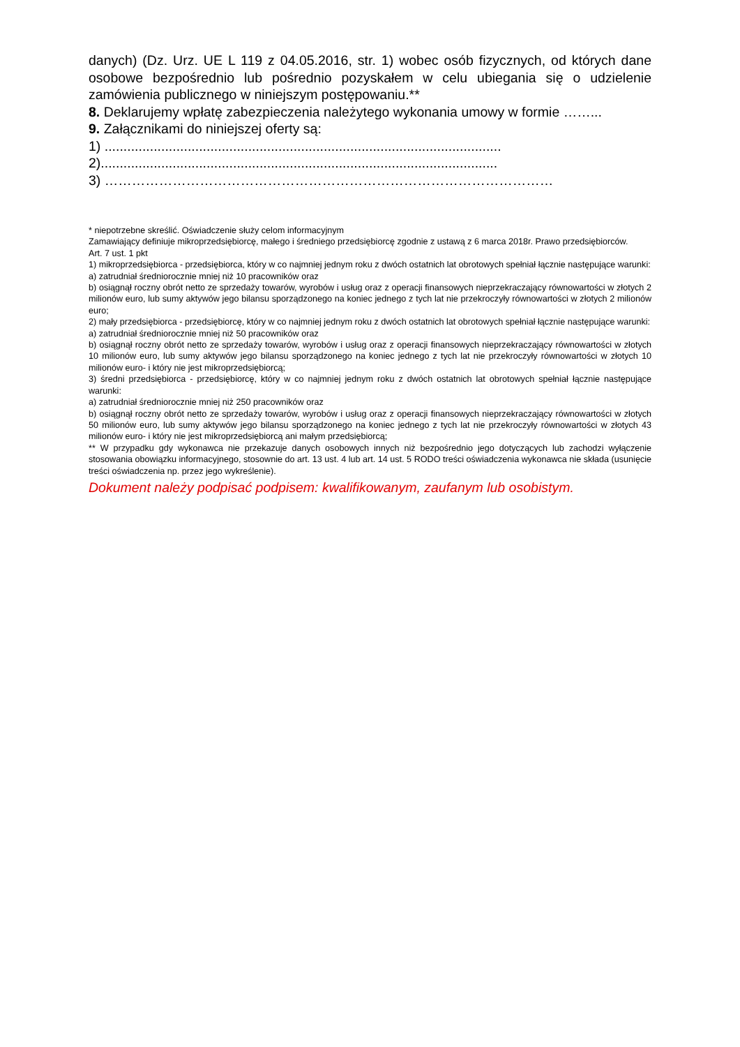danych) (Dz. Urz. UE L 119 z 04.05.2016, str. 1) wobec osób fizycznych, od których dane osobowe bezpośrednio lub pośrednio pozyskałem w celu ubiegania się o udzielenie zamówienia publicznego w niniejszym postępowaniu.**
8. Deklarujemy wpłatę zabezpieczenia należytego wykonania umowy w formie ……...
9. Załącznikami do niniejszej oferty są:
1) .........................................................................................................
2).........................................................................................................
3) ………………………………………………………………………………………
* niepotrzebne skreślić. Oświadczenie służy celom informacyjnym
Zamawiający definiuje mikroprzedsiębiorcę, małego i średniego przedsiębiorcę zgodnie z ustawą z 6 marca 2018r. Prawo przedsiębiorców.
Art. 7 ust. 1 pkt
1) mikroprzedsiębiorca - przedsiębiorca, który w co najmniej jednym roku z dwóch ostatnich lat obrotowych spełniał łącznie następujące warunki:
a) zatrudniał średniorocznie mniej niż 10 pracowników oraz
b) osiągnął roczny obrót netto ze sprzedaży towarów, wyrobów i usług oraz z operacji finansowych nieprzekraczający równowartości w złotych 2 milionów euro, lub sumy aktywów jego bilansu sporządzonego na koniec jednego z tych lat nie przekroczyły równowartości w złotych 2 milionów euro;
2) mały przedsiębiorca - przedsiębiorcę, który w co najmniej jednym roku z dwóch ostatnich lat obrotowych spełniał łącznie następujące warunki:
a) zatrudniał średniorocznie mniej niż 50 pracowników oraz
b) osiągnął roczny obrót netto ze sprzedaży towarów, wyrobów i usług oraz z operacji finansowych nieprzekraczający równowartości w złotych 10 milionów euro, lub sumy aktywów jego bilansu sporządzonego na koniec jednego z tych lat nie przekroczyły równowartości w złotych 10 milionów euro- i który nie jest mikroprzedsiębiorcą;
3) średni przedsiębiorca - przedsiębiorcę, który w co najmniej jednym roku z dwóch ostatnich lat obrotowych spełniał łącznie następujące warunki:
a) zatrudniał średniorocznie mniej niż 250 pracowników oraz
b) osiągnął roczny obrót netto ze sprzedaży towarów, wyrobów i usług oraz z operacji finansowych nieprzekraczający równowartości w złotych 50 milionów euro, lub sumy aktywów jego bilansu sporządzonego na koniec jednego z tych lat nie przekroczyły równowartości w złotych 43 milionów euro- i który nie jest mikroprzedsiębiorcą ani małym przedsiębiorcą;
** W przypadku gdy wykonawca nie przekazuje danych osobowych innych niż bezpośrednio jego dotyczących lub zachodzi wyłączenie stosowania obowiązku informacyjnego, stosownie do art. 13 ust. 4 lub art. 14 ust. 5 RODO treści oświadczenia wykonawca nie składa (usunięcie treści oświadczenia np. przez jego wykreślenie).
Dokument należy podpisać podpisem: kwalifikowanym, zaufanym lub osobistym.